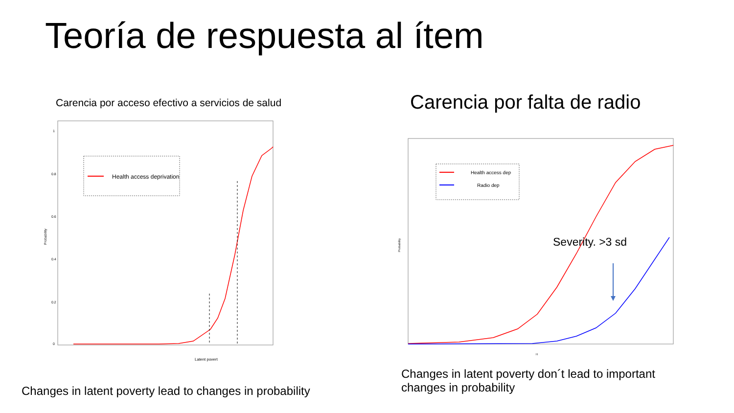Teoría de respuesta al ítem
Carencia por acceso efectivo a servicios de salud
Carencia por falta de radio
Probability
1
0.8
0.6
0.4
0.2
0
Health access deprivation
Latent povert
Probability
Health access dep
Radio dep
Severity. >3 sd
H
Changes in latent poverty lead to changes in probability
Changes in latent poverty don´t lead to important changes in probability